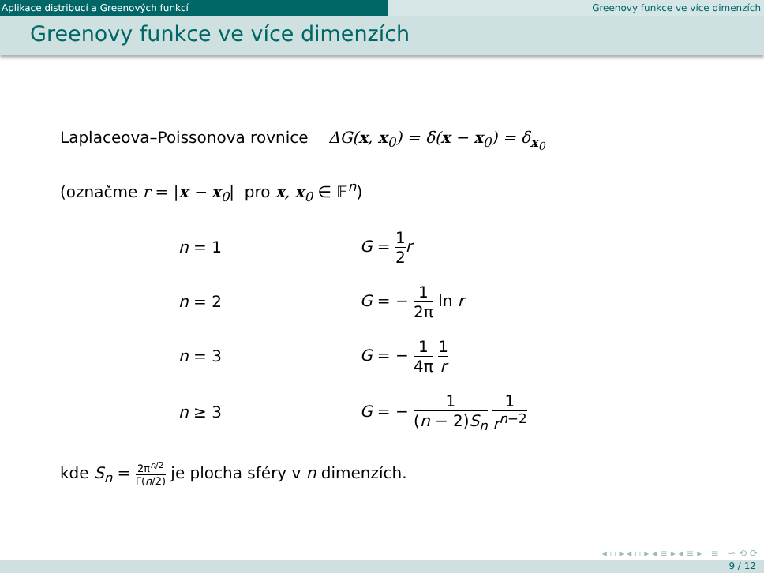Aplikace distribucí a Greenových funkcí Greenovy funkce ve více dimenzích
Greenovy funkce ve více dimenzích
Laplaceova–Poissonova rovnice ΔG(x, x<sub>0</sub>) = δ(x − x<sub>0</sub>) = δ<sub>x<sub>0</sub></sub>
(označme r = |x − x<sub>0</sub>| pro x, x<sub>0</sub> ∈ 𝔼<sup>n</sup>)
| n = 1 | G = 1 2 r |
| n = 2 | G = − 1 2π ln r |
| n = 3 | G = − 1 4π 1 r |
| n ≥ 3 | G = − 1 ( n − 2) S<sub>n</sub> 1 r<sup>n−2</sup> |
kde S<sub>n</sub> = 2π<sup>n/2</sup> Γ(n/2) je plocha sféry v n dimenzích.
◂ ▫ ▸ ◂ ▫ ▸ ◂ ≡ ▸ ◂ ≡ ▸ ≡ ∽ ⟲ ⟳
9 / 12